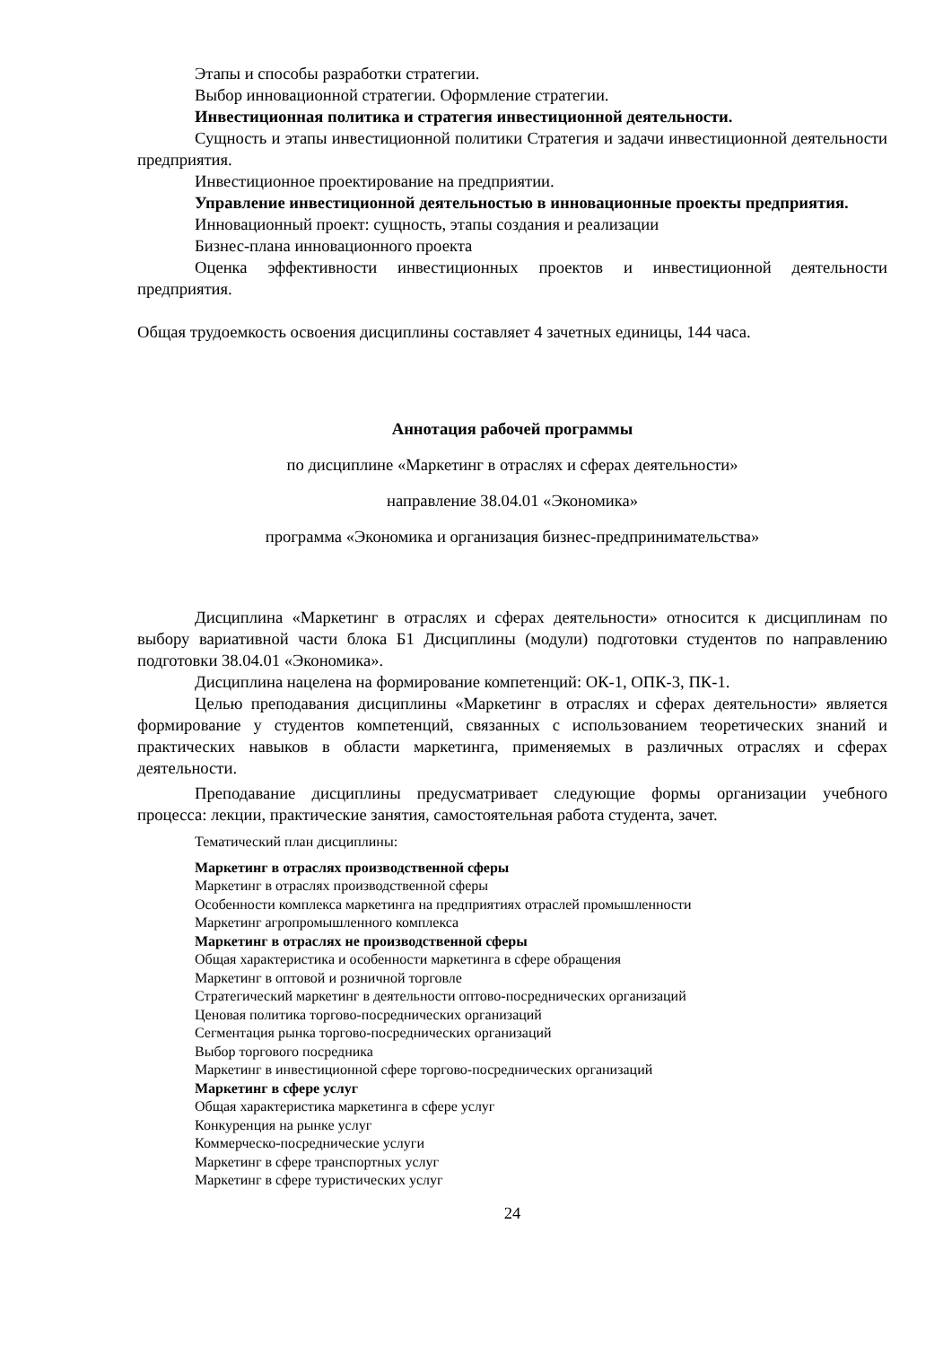Этапы и способы разработки стратегии.
Выбор инновационной стратегии. Оформление стратегии.
Инвестиционная политика и стратегия инвестиционной деятельности.
Сущность и этапы инвестиционной политики Стратегия и задачи инвестиционной деятельности предприятия.
Инвестиционное проектирование на предприятии.
Управление инвестиционной деятельностью в инновационные проекты предприятия.
Инновационный проект: сущность, этапы создания и реализации
Бизнес-плана инновационного проекта
Оценка эффективности инвестиционных проектов и инвестиционной деятельности предприятия.
Общая трудоемкость освоения дисциплины составляет 4 зачетных единицы, 144 часа.
Аннотация рабочей программы
по дисциплине «Маркетинг в отраслях и сферах деятельности»
направление 38.04.01 «Экономика»
программа «Экономика и организация бизнес-предпринимательства»
Дисциплина «Маркетинг в отраслях и сферах деятельности» относится к дисциплинам по выбору вариативной части блока Б1 Дисциплины (модули) подготовки студентов по направлению подготовки 38.04.01 «Экономика».
Дисциплина нацелена на формирование компетенций: ОК-1, ОПК-3, ПК-1.
Целью преподавания дисциплины «Маркетинг в отраслях и сферах деятельности» является формирование у студентов компетенций, связанных с использованием теоретических знаний и практических навыков в области маркетинга, применяемых в различных отраслях и сферах деятельности.
Преподавание дисциплины предусматривает следующие формы организации учебного процесса: лекции, практические занятия, самостоятельная работа студента, зачет.
Тематический план дисциплины:
Маркетинг в отраслях производственной сферы
Маркетинг в отраслях производственной сферы
Особенности комплекса маркетинга на предприятиях отраслей промышленности
Маркетинг агропромышленного комплекса
Маркетинг в отраслях не производственной сферы
Общая характеристика и особенности маркетинга в сфере обращения
Маркетинг в оптовой и розничной торговле
Стратегический маркетинг в деятельности оптово-посреднических организаций
Ценовая политика торгово-посреднических организаций
Сегментация рынка торгово-посреднических организаций
Выбор торгового посредника
Маркетинг в инвестиционной сфере торгово-посреднических организаций
Маркетинг в сфере услуг
Общая характеристика маркетинга в сфере услуг
Конкуренция на рынке услуг
Коммерческо-посреднические услуги
Маркетинг в сфере транспортных услуг
Маркетинг в сфере туристических услуг
24